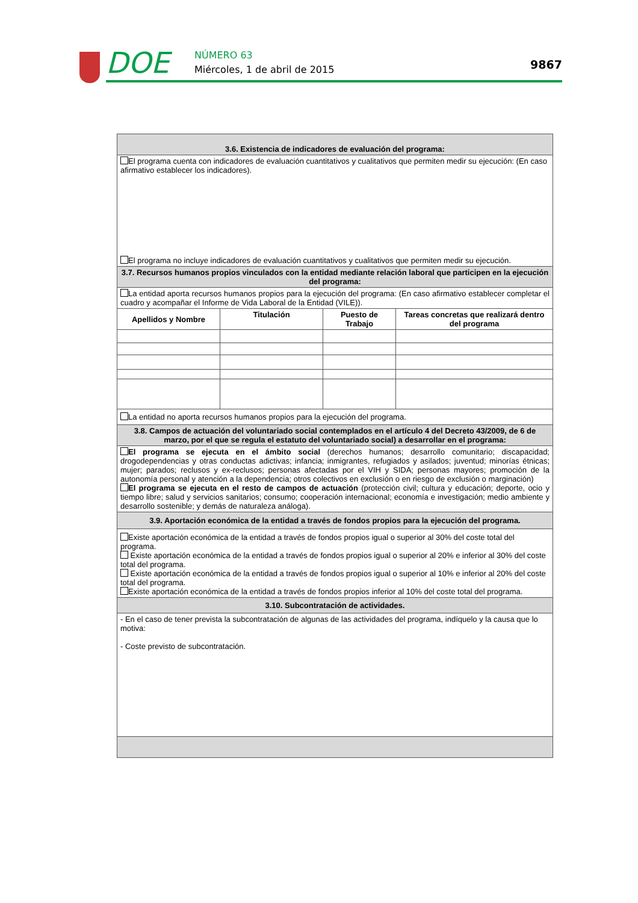DOE NÚMERO 63
Miércoles, 1 de abril de 2015 9867
| 3.6. Existencia de indicadores de evaluación del programa: | | | |
| El programa cuenta con indicadores de evaluación cuantitativos y cualitativos que permiten medir su ejecución: (En caso afirmativo establecer los indicadores). El programa no incluye indicadores de evaluación cuantitativos y cualitativos que permiten medir su ejecución. | | | |
| 3.7. Recursos humanos propios vinculados con la entidad mediante relación laboral que participen en la ejecución del programa: | | | |
| La entidad aporta recursos humanos propios para la ejecución del programa: (En caso afirmativo establecer completar el cuadro y acompañar el Informe de Vida Laboral de la Entidad (VILE)). | | | |
| Apellidos y Nombre | Titulación | Puesto de Trabajo | Tareas concretas que realizará dentro del programa |
| La entidad no aporta recursos humanos propios para la ejecución del programa. | | | |
| 3.8. Campos de actuación del voluntariado social contemplados en el artículo 4 del Decreto 43/2009, de 6 de marzo, por el que se regula el estatuto del voluntariado social) a desarrollar en el programa: | | | |
| El programa se ejecuta en el ámbito social (derechos humanos; desarrollo comunitario; discapacidad; drogodependencias y otras conductas adictivas; infancia; inmigrantes, refugiados y asilados; juventud; minorías étnicas; mujer; parados; reclusos y ex-reclusos; personas afectadas por el VIH y SIDA; personas mayores; promoción de la autonomía personal y atención a la dependencia; otros colectivos en exclusión o en riesgo de exclusión o marginación) El programa se ejecuta en el resto de campos de actuación (protección civil; cultura y educación; deporte, ocio y tiempo libre; salud y servicios sanitarios; consumo; cooperación internacional; economía e investigación; medio ambiente y desarrollo sostenible; y demás de naturaleza análoga). | | | |
| 3.9. Aportación económica de la entidad a través de fondos propios para la ejecución del programa. | | | |
| Existe aportación económica de la entidad a través de fondos propios igual o superior al 30% del coste total del programa. Existe aportación económica de la entidad a través de fondos propios igual o superior al 20% e inferior al 30% del coste total del programa. Existe aportación económica de la entidad a través de fondos propios igual o superior al 10% e inferior al 20% del coste total del programa. Existe aportación económica de la entidad a través de fondos propios inferior al 10% del coste total del programa. | | | |
| 3.10. Subcontratación de actividades. | | | |
| - En el caso de tener prevista la subcontratación de algunas de las actividades del programa, indíquelo y la causa que lo motiva: - Coste previsto de subcontratación. | | | |